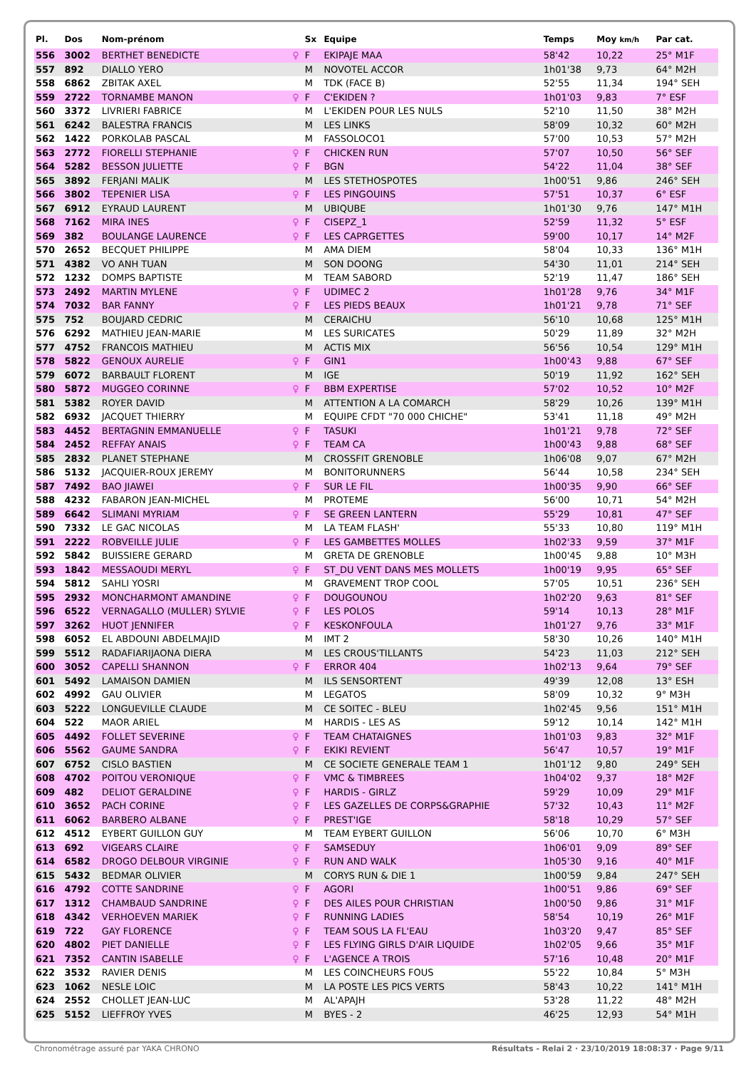| Pl. | Dos | Nom-prénom | | Sx | Equipe | Temps | Moy km/h | Par cat. |
| --- | --- | --- | --- | --- | --- | --- | --- | --- |
| 556 | 3002 | BERTHET BENEDICTE | ♀ | F | EKIPAJE MAA | 58'42 | 10,22 | 25° M1F |
| 557 | 892 | DIALLO YERO | | M | NOVOTEL ACCOR | 1h01'38 | 9,73 | 64° M2H |
| 558 | 6862 | ZBITAK AXEL | | M | TDK (FACE B) | 52'55 | 11,34 | 194° SEH |
| 559 | 2722 | TORNAMBE MANON | ♀ | F | C'EKIDEN ? | 1h01'03 | 9,83 | 7° ESF |
| 560 | 3372 | LIVRIERI FABRICE | | M | L'EKIDEN POUR LES NULS | 52'10 | 11,50 | 38° M2H |
| 561 | 6242 | BALESTRA FRANCIS | | M | LES LINKS | 58'09 | 10,32 | 60° M2H |
| 562 | 1422 | PORKOLAB PASCAL | | M | FASSOLOCO1 | 57'00 | 10,53 | 57° M2H |
| 563 | 2772 | FIORELLI STEPHANIE | ♀ | F | CHICKEN RUN | 57'07 | 10,50 | 56° SEF |
| 564 | 5282 | BESSON JULIETTE | ♀ | F | BGN | 54'22 | 11,04 | 38° SEF |
| 565 | 3892 | FERJANI MALIK | | M | LES STETHOSPOTES | 1h00'51 | 9,86 | 246° SEH |
| 566 | 3802 | TEPENIER LISA | ♀ | F | LES PINGOUINS | 57'51 | 10,37 | 6° ESF |
| 567 | 6912 | EYRAUD LAURENT | | M | UBIQUBE | 1h01'30 | 9,76 | 147° M1H |
| 568 | 7162 | MIRA INES | ♀ | F | CISEPZ_1 | 52'59 | 11,32 | 5° ESF |
| 569 | 382 | BOULANGE LAURENCE | ♀ | F | LES CAPRGETTES | 59'00 | 10,17 | 14° M2F |
| 570 | 2652 | BECQUET PHILIPPE | | M | AMA DIEM | 58'04 | 10,33 | 136° M1H |
| 571 | 4382 | VO ANH TUAN | | M | SON DOONG | 54'30 | 11,01 | 214° SEH |
| 572 | 1232 | DOMPS BAPTISTE | | M | TEAM SABORD | 52'19 | 11,47 | 186° SEH |
| 573 | 2492 | MARTIN MYLENE | ♀ | F | UDIMEC 2 | 1h01'28 | 9,76 | 34° M1F |
| 574 | 7032 | BAR FANNY | ♀ | F | LES PIEDS BEAUX | 1h01'21 | 9,78 | 71° SEF |
| 575 | 752 | BOUJARD CEDRIC | | M | CERAICHU | 56'10 | 10,68 | 125° M1H |
| 576 | 6292 | MATHIEU JEAN-MARIE | | M | LES SURICATES | 50'29 | 11,89 | 32° M2H |
| 577 | 4752 | FRANCOIS MATHIEU | | M | ACTIS MIX | 56'56 | 10,54 | 129° M1H |
| 578 | 5822 | GENOUX AURELIE | ♀ | F | GIN1 | 1h00'43 | 9,88 | 67° SEF |
| 579 | 6072 | BARBAULT FLORENT | | M | IGE | 50'19 | 11,92 | 162° SEH |
| 580 | 5872 | MUGGEO CORINNE | ♀ | F | BBM EXPERTISE | 57'02 | 10,52 | 10° M2F |
| 581 | 5382 | ROYER DAVID | | M | ATTENTION A LA COMARCH | 58'29 | 10,26 | 139° M1H |
| 582 | 6932 | JACQUET THIERRY | | M | EQUIPE CFDT "70 000 CHICHE" | 53'41 | 11,18 | 49° M2H |
| 583 | 4452 | BERTAGNIN EMMANUELLE | ♀ | F | TASUKI | 1h01'21 | 9,78 | 72° SEF |
| 584 | 2452 | REFFAY ANAIS | ♀ | F | TEAM CA | 1h00'43 | 9,88 | 68° SEF |
| 585 | 2832 | PLANET STEPHANE | | M | CROSSFIT GRENOBLE | 1h06'08 | 9,07 | 67° M2H |
| 586 | 5132 | JACQUIER-ROUX JEREMY | | M | BONITORUNNERS | 56'44 | 10,58 | 234° SEH |
| 587 | 7492 | BAO JIAWEI | ♀ | F | SUR LE FIL | 1h00'35 | 9,90 | 66° SEF |
| 588 | 4232 | FABARON JEAN-MICHEL | | M | PROTEME | 56'00 | 10,71 | 54° M2H |
| 589 | 6642 | SLIMANI MYRIAM | ♀ | F | SE GREEN LANTERN | 55'29 | 10,81 | 47° SEF |
| 590 | 7332 | LE GAC NICOLAS | | M | LA TEAM FLASH' | 55'33 | 10,80 | 119° M1H |
| 591 | 2222 | ROBVEILLE JULIE | ♀ | F | LES GAMBETTES MOLLES | 1h02'33 | 9,59 | 37° M1F |
| 592 | 5842 | BUISSIERE GERARD | | M | GRETA DE GRENOBLE | 1h00'45 | 9,88 | 10° M3H |
| 593 | 1842 | MESSAOUDI MERYL | ♀ | F | ST_DU VENT DANS MES MOLLETS | 1h00'19 | 9,95 | 65° SEF |
| 594 | 5812 | SAHLI YOSRI | | M | GRAVEMENT TROP COOL | 57'05 | 10,51 | 236° SEH |
| 595 | 2932 | MONCHARMONT AMANDINE | ♀ | F | DOUGOUNOU | 1h02'20 | 9,63 | 81° SEF |
| 596 | 6522 | VERNAGALLO (MULLER) SYLVIE | ♀ | F | LES POLOS | 59'14 | 10,13 | 28° M1F |
| 597 | 3262 | HUOT JENNIFER | ♀ | F | KESKONFOULA | 1h01'27 | 9,76 | 33° M1F |
| 598 | 6052 | EL ABDOUNI ABDELMAJID | | M | IMT 2 | 58'30 | 10,26 | 140° M1H |
| 599 | 5512 | RADAFIARIJAONA DIERA | | M | LES CROUS'TILLANTS | 54'23 | 11,03 | 212° SEH |
| 600 | 3052 | CAPELLI SHANNON | ♀ | F | ERROR 404 | 1h02'13 | 9,64 | 79° SEF |
| 601 | 5492 | LAMAISON DAMIEN | | M | ILS SENSORTENT | 49'39 | 12,08 | 13° ESH |
| 602 | 4992 | GAU OLIVIER | | M | LEGATOS | 58'09 | 10,32 | 9° M3H |
| 603 | 5222 | LONGUEVILLE CLAUDE | | M | CE SOITEC - BLEU | 1h02'45 | 9,56 | 151° M1H |
| 604 | 522 | MAOR ARIEL | | M | HARDIS - LES AS | 59'12 | 10,14 | 142° M1H |
| 605 | 4492 | FOLLET SEVERINE | ♀ | F | TEAM CHATAIGNES | 1h01'03 | 9,83 | 32° M1F |
| 606 | 5562 | GAUME SANDRA | ♀ | F | EKIKI REVIENT | 56'47 | 10,57 | 19° M1F |
| 607 | 6752 | CISLO BASTIEN | | M | CE SOCIETE GENERALE TEAM 1 | 1h01'12 | 9,80 | 249° SEH |
| 608 | 4702 | POITOU VERONIQUE | ♀ | F | VMC & TIMBREES | 1h04'02 | 9,37 | 18° M2F |
| 609 | 482 | DELIOT GERALDINE | ♀ | F | HARDIS - GIRLZ | 59'29 | 10,09 | 29° M1F |
| 610 | 3652 | PACH CORINE | ♀ | F | LES GAZELLES DE CORPS&GRAPHIE | 57'32 | 10,43 | 11° M2F |
| 611 | 6062 | BARBERO ALBANE | ♀ | F | PREST'IGE | 58'18 | 10,29 | 57° SEF |
| 612 | 4512 | EYBERT GUILLON GUY | | M | TEAM EYBERT GUILLON | 56'06 | 10,70 | 6° M3H |
| 613 | 692 | VIGEARS CLAIRE | ♀ | F | SAMSEDUY | 1h06'01 | 9,09 | 89° SEF |
| 614 | 6582 | DROGO DELBOUR VIRGINIE | ♀ | F | RUN AND WALK | 1h05'30 | 9,16 | 40° M1F |
| 615 | 5432 | BEDMAR OLIVIER | | M | CORYS RUN & DIE 1 | 1h00'59 | 9,84 | 247° SEH |
| 616 | 4792 | COTTE SANDRINE | ♀ | F | AGORI | 1h00'51 | 9,86 | 69° SEF |
| 617 | 1312 | CHAMBAUD SANDRINE | ♀ | F | DES AILES POUR CHRISTIAN | 1h00'50 | 9,86 | 31° M1F |
| 618 | 4342 | VERHOEVEN MARIEK | ♀ | F | RUNNING LADIES | 58'54 | 10,19 | 26° M1F |
| 619 | 722 | GAY FLORENCE | ♀ | F | TEAM SOUS LA FL'EAU | 1h03'20 | 9,47 | 85° SEF |
| 620 | 4802 | PIET DANIELLE | ♀ | F | LES FLYING GIRLS D'AIR LIQUIDE | 1h02'05 | 9,66 | 35° M1F |
| 621 | 7352 | CANTIN ISABELLE | ♀ | F | L'AGENCE A TROIS | 57'16 | 10,48 | 20° M1F |
| 622 | 3532 | RAVIER DENIS | | M | LES COINCHEURS FOUS | 55'22 | 10,84 | 5° M3H |
| 623 | 1062 | NESLE LOIC | | M | LA POSTE LES PICS VERTS | 58'43 | 10,22 | 141° M1H |
| 624 | 2552 | CHOLLET JEAN-LUC | | M | AL'APAJH | 53'28 | 11,22 | 48° M2H |
| 625 | 5152 | LIEFFROY YVES | | M | BYES - 2 | 46'25 | 12,93 | 54° M1H |
Chronométrage assuré par YAKA CHRONO Résultats - Relai 2 · 23/10/2019 18:08:37 · Page 9/11